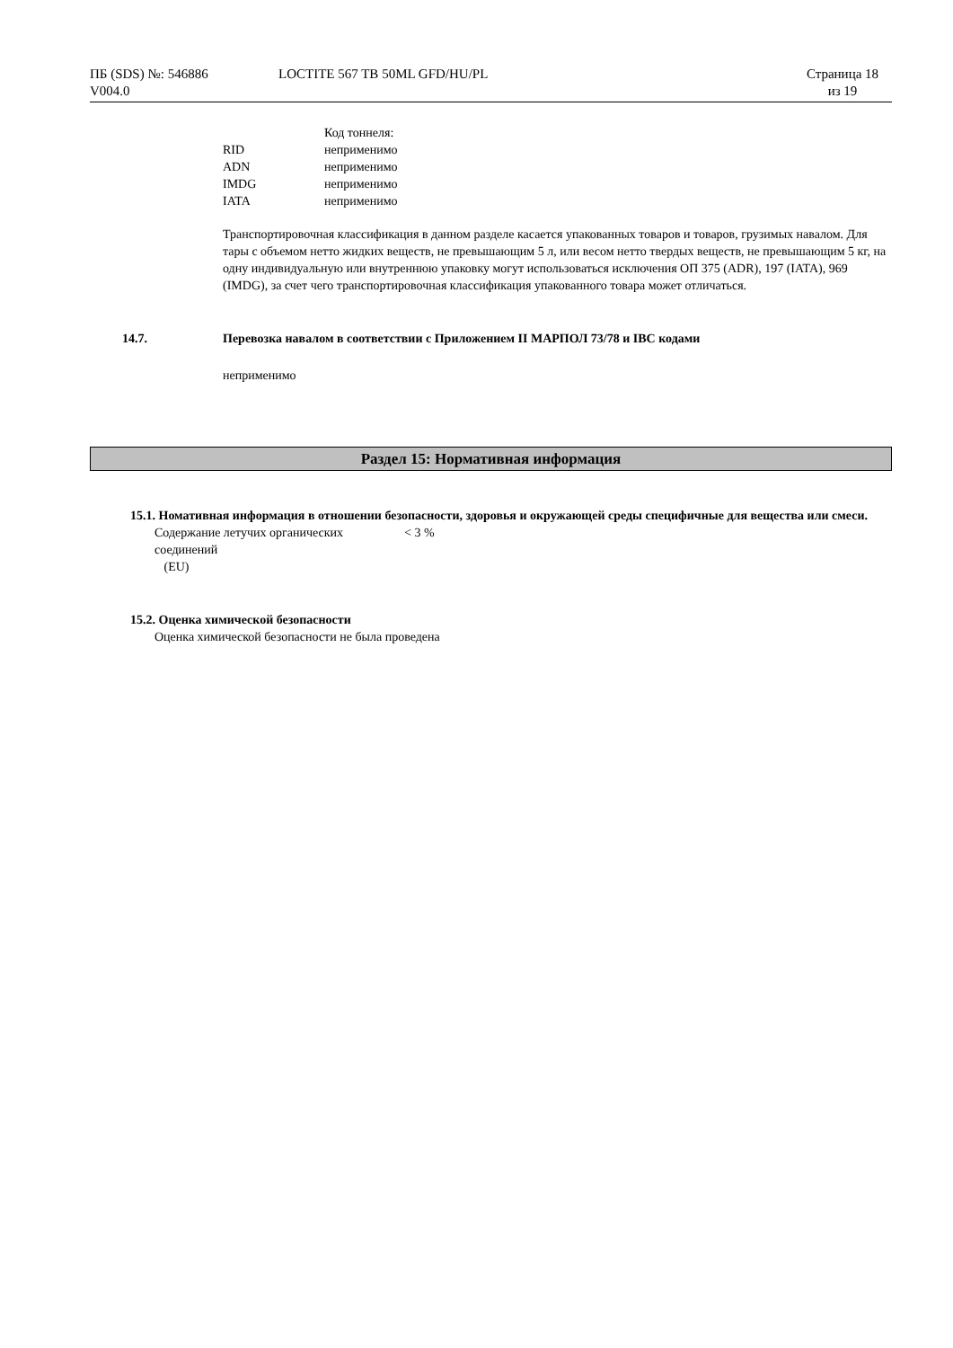ПБ (SDS) №: 546886
V004.0
LOCTITE 567 TB 50ML GFD/HU/PL Страница 18
из 19
| | Код тоннеля: |
| RID | неприменимо |
| ADN | неприменимо |
| IMDG | неприменимо |
| IATA | неприменимо |
Транспортировочная классификация в данном разделе касается упакованных товаров и товаров, грузимых навалом. Для тары с объемом нетто жидких веществ, не превышающим 5 л, или весом нетто твердых веществ, не превышающим 5 кг, на одну индивидуальную или внутреннюю упаковку могут использоваться исключения ОП 375 (ADR), 197 (IATA), 969 (IMDG), за счет чего транспортировочная классификация упакованного товара может отличаться.
14.7. Перевозка навалом в соответствии с Приложением II МАРПОЛ 73/78 и IBC кодами
неприменимо
Раздел 15: Нормативная информация
15.1. Номативная информация в отношении безопасности, здоровья и окружающей среды специфичные для вещества или смеси.
| Содержание летучих органических соединений (EU) | < 3 % |
15.2. Оценка химической безопасности
Оценка химической безопасности не была проведена